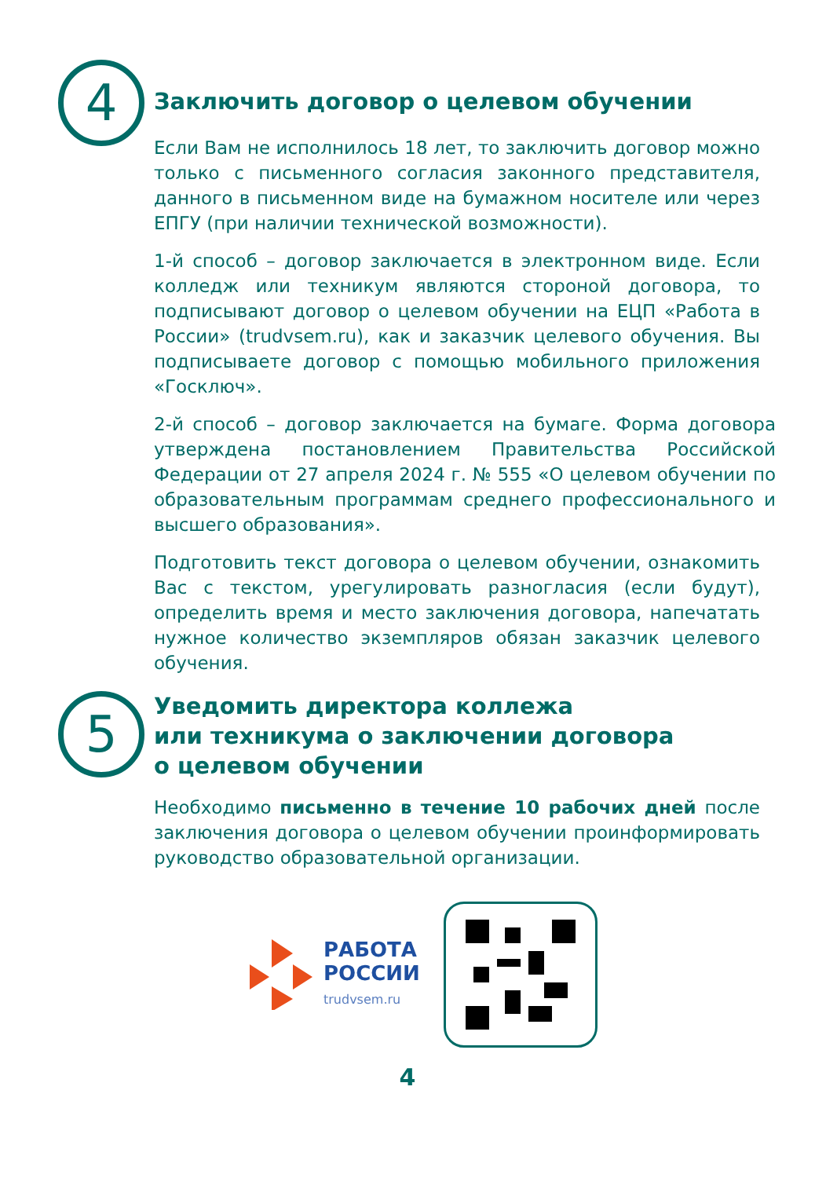4
Заключить договор о целевом обучении
Если Вам не исполнилось 18 лет, то заключить договор можно только с письменного согласия законного представителя, данного в письменном виде на бумажном носителе или через ЕПГУ (при наличии технической возможности).
1-й способ – договор заключается в электронном виде. Если колледж или техникум являются стороной договора, то подписывают договор о целевом обучении на ЕЦП «Работа в России» (trudvsem.ru), как и заказчик целевого обучения. Вы подписываете договор с помощью мобильного приложения «Госключ».
2-й способ – договор заключается на бумаге. Форма договора утверждена постановлением Правительства Российской Федерации от 27 апреля 2024 г. № 555 «О целевом обучении по образовательным программам среднего профессионального и высшего образования».
Подготовить текст договора о целевом обучении, ознакомить Вас с текстом, урегулировать разногласия (если будут), определить время и место заключения договора, напечатать нужное количество экземпляров обязан заказчик целевого обучения.
5
Уведомить директора коллежа
или техникума о заключении договора
о целевом обучении
Необходимо письменно в течение 10 рабочих дней после заключения договора о целевом обучении проинформировать руководство образовательной организации.
РАБОТА
РОССИИ
trudvsem.ru
4